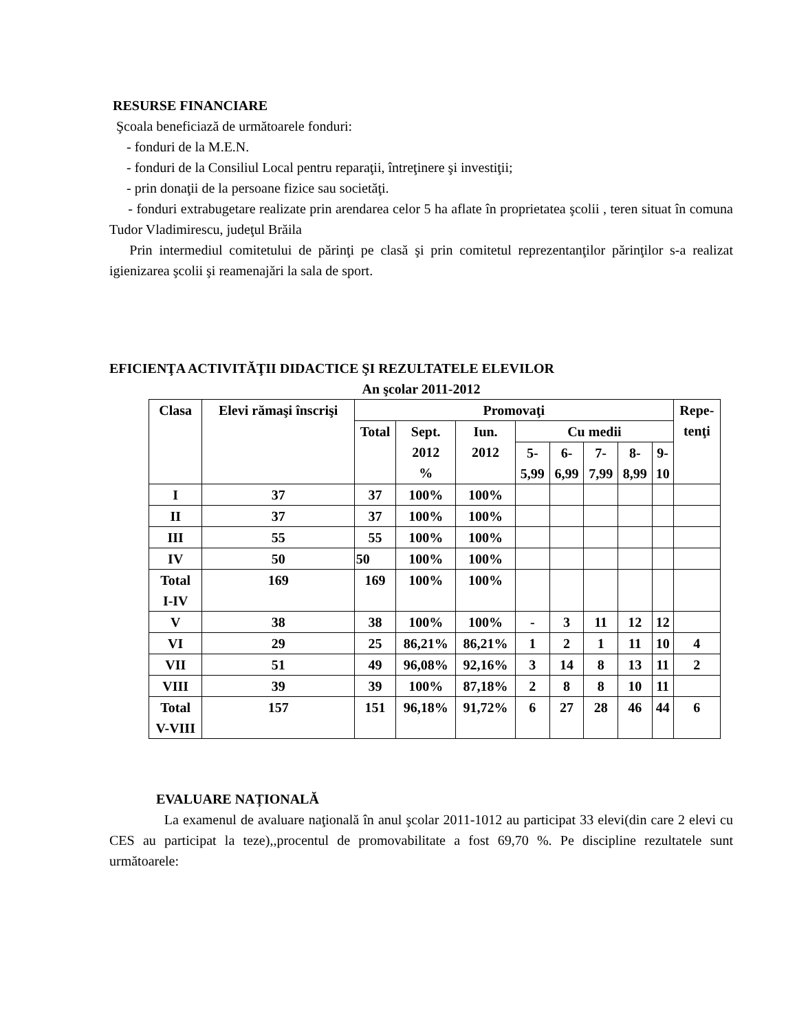RESURSE FINANCIARE
Şcoala beneficiază de următoarele fonduri:
- fonduri de la M.E.N.
- fonduri de la Consiliul Local pentru reparaţii, întreţinere şi investiţii;
- prin donaţii de la persoane fizice sau societăţi.
- fonduri extrabugetare realizate prin arendarea celor 5 ha aflate în proprietatea şcolii , teren situat în comuna Tudor Vladimirescu, judeţul Brăila
Prin intermediul comitetului de părinţi pe clasă şi prin comitetul reprezentanţilor părinţilor s-a realizat igienizarea şcolii şi reamenajări la sala de sport.
EFICIENŢA ACTIVITĂŢII DIDACTICE ŞI REZULTATELE ELEVILOR
An şcolar 2011-2012
| Clasa | Elevi rămaşi înscrişi | Promovaţi | | | | | | | | Repe- tenţi |
| --- | --- | --- | --- | --- | --- | --- | --- | --- | --- | --- |
| | | Total | Sept. 2012 % | Iun. 2012 | Cu medii | | | | | |
| | | | | | 5- 5,99 | 6- 6,99 | 7- 7,99 | 8- 8,99 | 9- 10 | |
| I | 37 | 37 | 100% | 100% | | | | | | |
| II | 37 | 37 | 100% | 100% | | | | | | |
| III | 55 | 55 | 100% | 100% | | | | | | |
| IV | 50 | 50 | 100% | 100% | | | | | | |
| Total I-IV | 169 | 169 | 100% | 100% | | | | | | |
| V | 38 | 38 | 100% | 100% | - | 3 | 11 | 12 | 12 | |
| VI | 29 | 25 | 86,21% | 86,21% | 1 | 2 | 1 | 11 | 10 | 4 |
| VII | 51 | 49 | 96,08% | 92,16% | 3 | 14 | 8 | 13 | 11 | 2 |
| VIII | 39 | 39 | 100% | 87,18% | 2 | 8 | 8 | 10 | 11 | |
| Total V-VIII | 157 | 151 | 96,18% | 91,72% | 6 | 27 | 28 | 46 | 44 | 6 |
EVALUARE NAȚIONALĂ
La examenul de avaluare naţională în anul şcolar 2011-1012 au participat 33 elevi(din care 2 elevi cu CES au participat la teze),,procentul de promovabilitate a fost 69,70 %. Pe discipline rezultatele sunt următoarele: